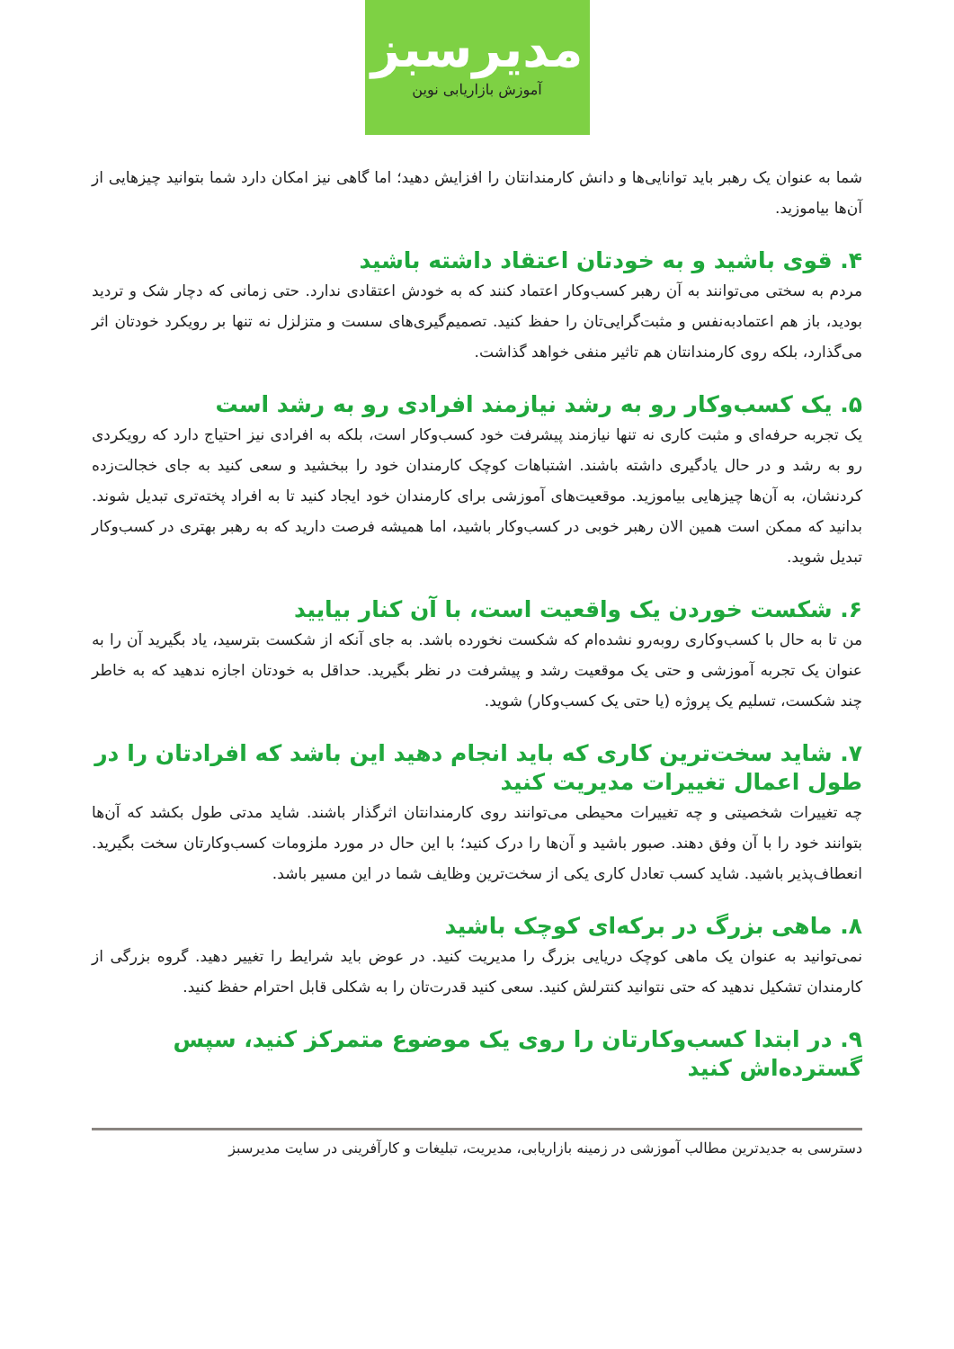مدیرسبز
آموزش بازاریابی نوین
شما به عنوان یک رهبر باید توانایی‌ها و دانش کارمندانتان را افزایش دهید؛ اما گاهی نیز امکان دارد شما بتوانید چیزهایی از آن‌ها بیاموزید.
۴. قوی باشید و به خودتان اعتقاد داشته باشید
مردم به سختی می‌توانند به آن رهبر کسب‌وکار اعتماد کنند که به خودش اعتقادی ندارد. حتی زمانی که دچار شک و تردید بودید، باز هم اعتمادبه‌نفس و مثبت‌گرایی‌تان را حفظ کنید. تصمیم‌گیری‌های سست و متزلزل نه تنها بر رویکرد خودتان اثر می‌گذارد، بلکه روی کارمندانتان هم تاثیر منفی خواهد گذاشت.
۵. یک کسب‌وکار رو به رشد نیازمند افرادی رو به رشد است
یک تجربه حرفه‌ای و مثبت کاری نه تنها نیازمند پیشرفت خود کسب‌وکار است، بلکه به افرادی نیز احتیاج دارد که رویکردی رو به رشد و در حال یادگیری داشته باشند. اشتباهات کوچک کارمندان خود را ببخشید و سعی کنید به جای خجالت‌زده کردنشان، به آن‌ها چیزهایی بیاموزید. موقعیت‌های آموزشی برای کارمندان خود ایجاد کنید تا به افراد پخته‌تری تبدیل شوند. بدانید که ممکن است همین الان رهبر خوبی در کسب‌وکار باشید، اما همیشه فرصت دارید که به رهبر بهتری در کسب‌وکار تبدیل شوید.
۶. شکست خوردن یک واقعیت است، با آن کنار بیایید
من تا به حال با کسب‌وکاری روبه‌رو نشده‌ام که شکست نخورده باشد. به جای آنکه از شکست بترسید، یاد بگیرید آن را به عنوان یک تجربه آموزشی و حتی یک موقعیت رشد و پیشرفت در نظر بگیرید. حداقل به خودتان اجازه ندهید که به خاطر چند شکست، تسلیم یک پروژه (یا حتی یک کسب‌وکار) شوید.
۷. شاید سخت‌ترین کاری که باید انجام دهید این باشد که افرادتان را در طول اعمال تغییرات مدیریت کنید
چه تغییرات شخصیتی و چه تغییرات محیطی می‌توانند روی کارمندانتان اثرگذار باشند. شاید مدتی طول بکشد که آن‌ها بتوانند خود را با آن وفق دهند. صبور باشید و آن‌ها را درک کنید؛ با این حال در مورد ملزومات کسب‌وکارتان سخت بگیرید. انعطاف‌پذیر باشید. شاید کسب تعادل کاری یکی از سخت‌ترین وظایف شما در این مسیر باشد.
۸. ماهی بزرگ در برکه‌ای کوچک باشید
نمی‌توانید به عنوان یک ماهی کوچک دریایی بزرگ را مدیریت کنید. در عوض باید شرایط را تغییر دهید. گروه بزرگی از کارمندان تشکیل ندهید که حتی نتوانید کنترلش کنید. سعی کنید قدرت‌تان را به شکلی قابل احترام حفظ کنید.
۹. در ابتدا کسب‌وکارتان را روی یک موضوع متمرکز کنید، سپس گسترده‌اش کنید
دسترسی به جدیدترین مطالب آموزشی در زمینه بازاریابی، مدیریت، تبلیغات و کارآفرینی در سایت مدیرسبز